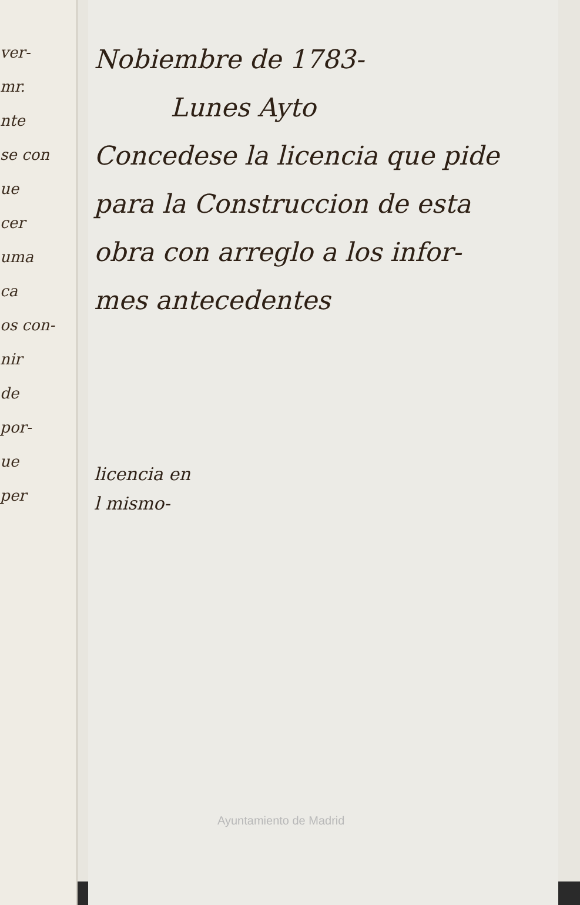ver-
mr.
nte
se con
ue
cer
uma
ca
os con-
nir
de
por-
ue
per
Nobiembre de 1783-
Lunes Ayto
Concedese la licencia que pide
para la Construccion de esta
obra con arreglo a los infor-
mes antecedentes
licencia en
l mismo-
Ayuntamiento de Madrid